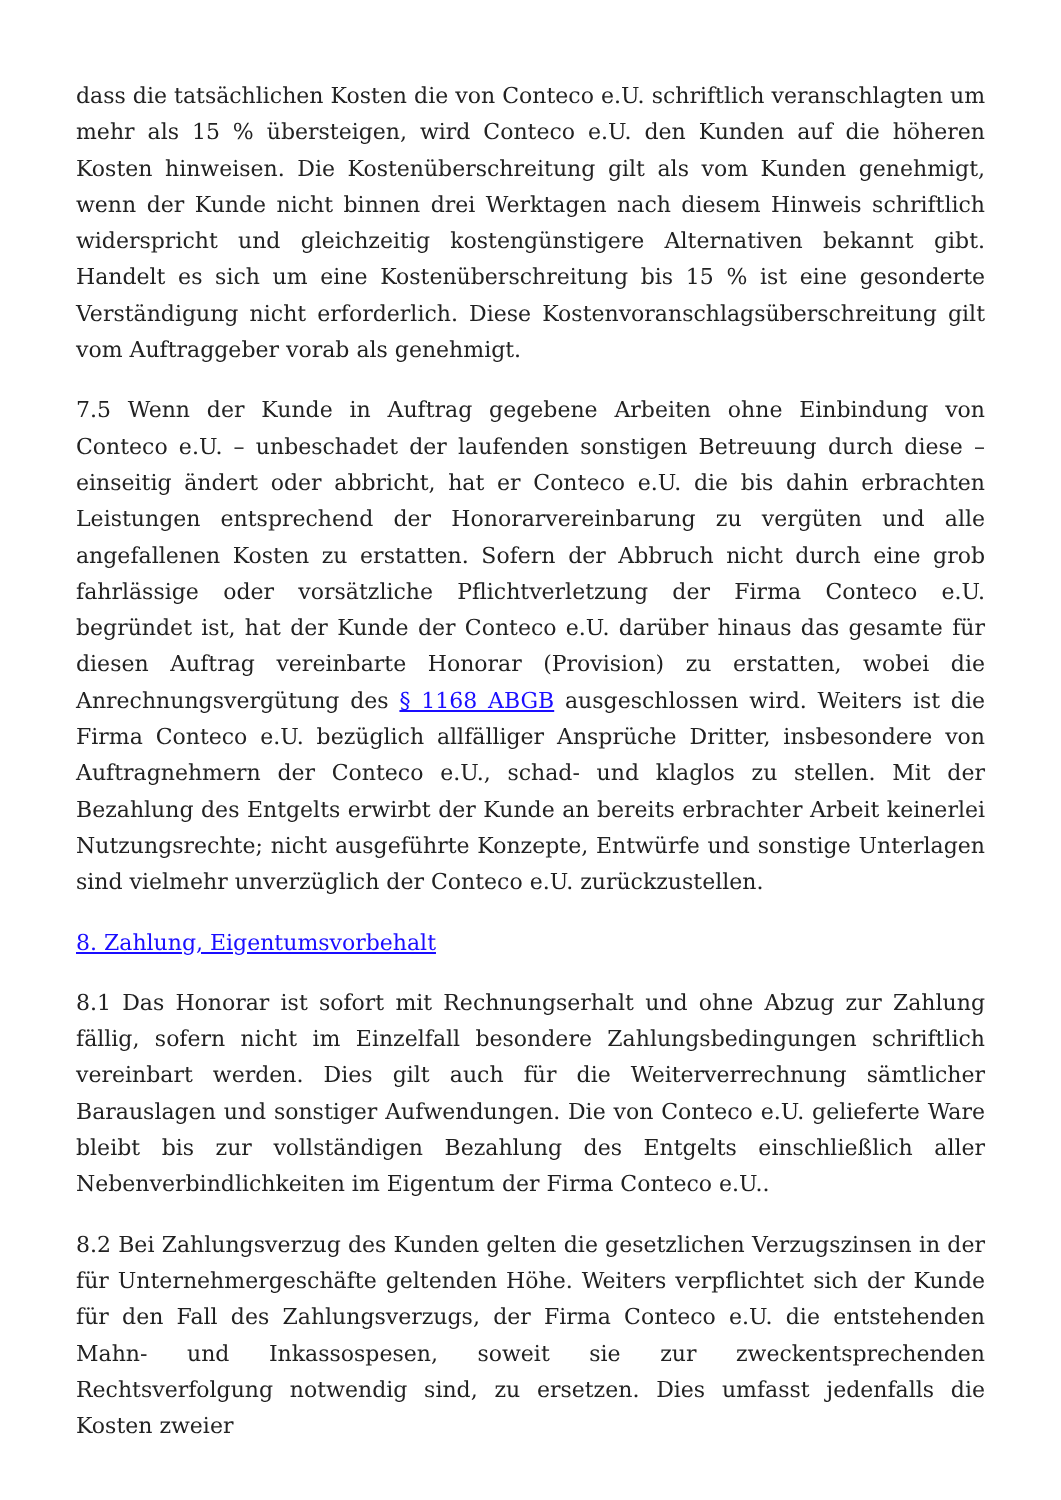dass die tatsächlichen Kosten die von Conteco e.U. schriftlich veranschlagten um mehr als 15 % übersteigen, wird Conteco e.U. den Kunden auf die höheren Kosten hinweisen. Die Kostenüberschreitung gilt als vom Kunden genehmigt, wenn der Kunde nicht binnen drei Werktagen nach diesem Hinweis schriftlich widerspricht und gleichzeitig kostengünstigere Alternativen bekannt gibt. Handelt es sich um eine Kostenüberschreitung bis 15 % ist eine gesonderte Verständigung nicht erforderlich. Diese Kostenvoranschlagsüberschreitung gilt vom Auftraggeber vorab als genehmigt.
7.5 Wenn der Kunde in Auftrag gegebene Arbeiten ohne Einbindung von Conteco e.U. – unbeschadet der laufenden sonstigen Betreuung durch diese – einseitig ändert oder abbricht, hat er Conteco e.U. die bis dahin erbrachten Leistungen entsprechend der Honorarvereinbarung zu vergüten und alle angefallenen Kosten zu erstatten. Sofern der Abbruch nicht durch eine grob fahrlässige oder vorsätzliche Pflichtverletzung der Firma Conteco e.U. begründet ist, hat der Kunde der Conteco e.U. darüber hinaus das gesamte für diesen Auftrag vereinbarte Honorar (Provision) zu erstatten, wobei die Anrechnungsvergütung des § 1168 ABGB ausgeschlossen wird. Weiters ist die Firma Conteco e.U. bezüglich allfälliger Ansprüche Dritter, insbesondere von Auftragnehmern der Conteco e.U., schad- und klaglos zu stellen. Mit der Bezahlung des Entgelts erwirbt der Kunde an bereits erbrachter Arbeit keinerlei Nutzungsrechte; nicht ausgeführte Konzepte, Entwürfe und sonstige Unterlagen sind vielmehr unverzüglich der Conteco e.U. zurückzustellen.
8. Zahlung, Eigentumsvorbehalt
8.1 Das Honorar ist sofort mit Rechnungserhalt und ohne Abzug zur Zahlung fällig, sofern nicht im Einzelfall besondere Zahlungsbedingungen schriftlich vereinbart werden. Dies gilt auch für die Weiterverrechnung sämtlicher Barauslagen und sonstiger Aufwendungen. Die von Conteco e.U. gelieferte Ware bleibt bis zur vollständigen Bezahlung des Entgelts einschließlich aller Nebenverbindlichkeiten im Eigentum der Firma Conteco e.U..
8.2 Bei Zahlungsverzug des Kunden gelten die gesetzlichen Verzugszinsen in der für Unternehmergeschäfte geltenden Höhe. Weiters verpflichtet sich der Kunde für den Fall des Zahlungsverzugs, der Firma Conteco e.U. die entstehenden Mahn- und Inkassospesen, soweit sie zur zweckentsprechenden Rechtsverfolgung notwendig sind, zu ersetzen. Dies umfasst jedenfalls die Kosten zweier